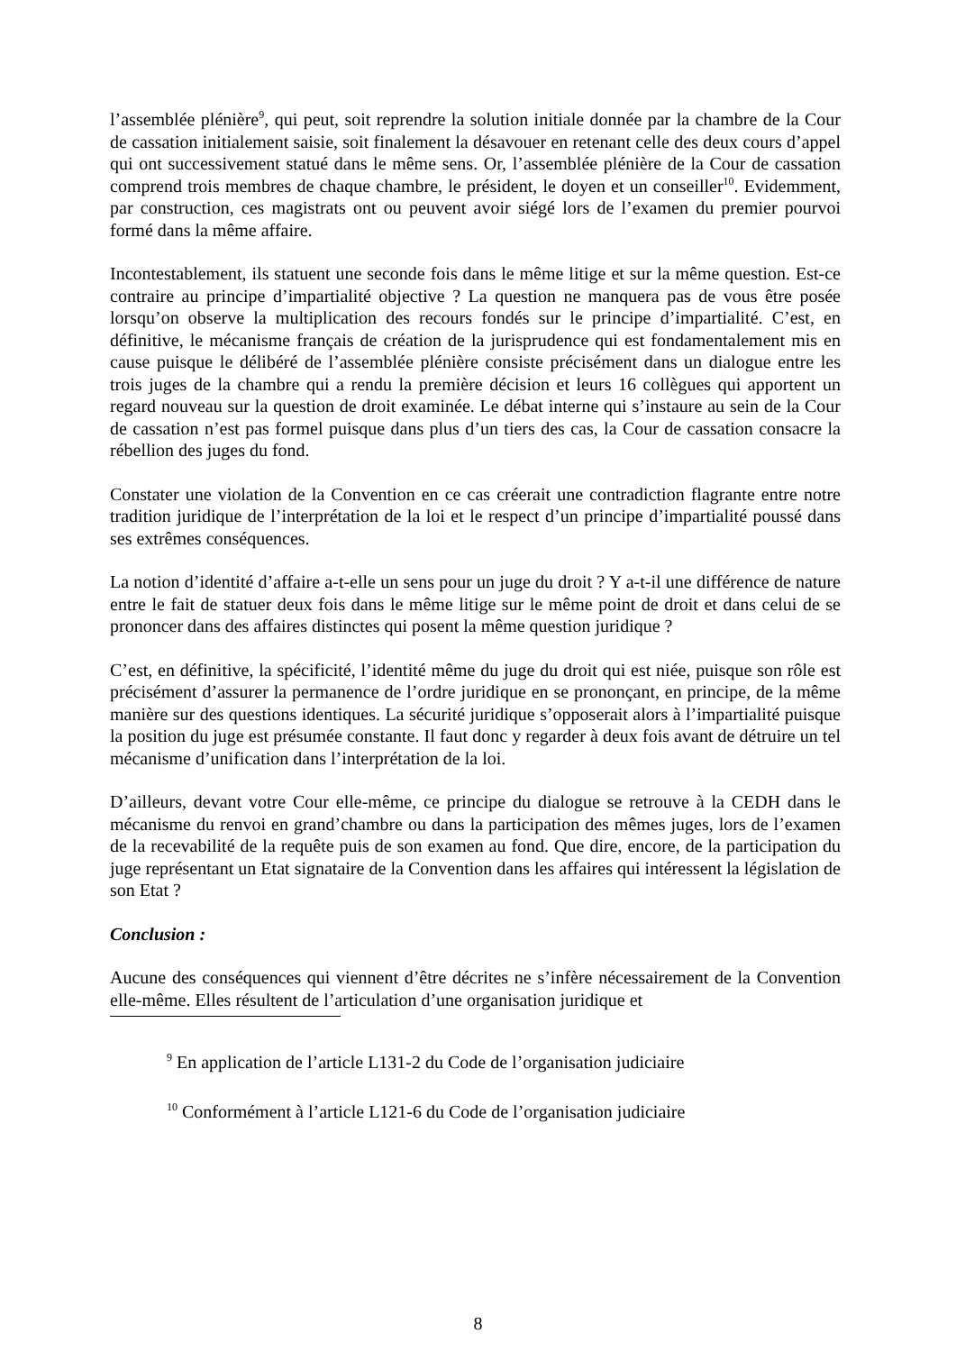l’assemblée plénière<sup>9</sup>, qui peut, soit reprendre la solution initiale donnée par la chambre de la Cour de cassation initialement saisie, soit finalement la désavouer en retenant celle des deux cours d’appel qui ont successivement statué dans le même sens. Or, l’assemblée plénière de la Cour de cassation comprend trois membres de chaque chambre, le président, le doyen et un conseiller<sup>10</sup>. Evidemment, par construction, ces magistrats ont ou peuvent avoir siégé lors de l’examen du premier pourvoi formé dans la même affaire.
Incontestablement, ils statuent une seconde fois dans le même litige et sur la même question. Est-ce contraire au principe d’impartialité objective ? La question ne manquera pas de vous être posée lorsqu’on observe la multiplication des recours fondés sur le principe d’impartialité. C’est, en définitive, le mécanisme français de création de la jurisprudence qui est fondamentalement mis en cause puisque le délibéré de l’assemblée plénière consiste précisément dans un dialogue entre les trois juges de la chambre qui a rendu la première décision et leurs 16 collègues qui apportent un regard nouveau sur la question de droit examinée. Le débat interne qui s’instaure au sein de la Cour de cassation n’est pas formel puisque dans plus d’un tiers des cas, la Cour de cassation consacre la rébellion des juges du fond.
Constater une violation de la Convention en ce cas créerait une contradiction flagrante entre notre tradition juridique de l’interprétation de la loi et le respect d’un principe d’impartialité poussé dans ses extrêmes conséquences.
La notion d’identité d’affaire a-t-elle un sens pour un juge du droit ? Y a-t-il une différence de nature entre le fait de statuer deux fois dans le même litige sur le même point de droit et dans celui de se prononcer dans des affaires distinctes qui posent la même question juridique ?
C’est, en définitive, la spécificité, l’identité même du juge du droit qui est niée, puisque son rôle est précisément d’assurer la permanence de l’ordre juridique en se prononçant, en principe, de la même manière sur des questions identiques. La sécurité juridique s’opposerait alors à l’impartialité puisque la position du juge est présumée constante. Il faut donc y regarder à deux fois avant de détruire un tel mécanisme d’unification dans l’interprétation de la loi.
D’ailleurs, devant votre Cour elle-même, ce principe du dialogue se retrouve à la CEDH dans le mécanisme du renvoi en grand’chambre ou dans la participation des mêmes juges, lors de l’examen de la recevabilité de la requête puis de son examen au fond. Que dire, encore, de la participation du juge représentant un Etat signataire de la Convention dans les affaires qui intéressent la législation de son Etat ?
Conclusion :
Aucune des conséquences qui viennent d’être décrites ne s’infère nécessairement de la Convention elle-même. Elles résultent de l’articulation d’une organisation juridique et
<sup>9</sup> En application de l’article L131-2 du Code de l’organisation judiciaire
<sup>10</sup> Conformément à l’article L121-6 du Code de l’organisation judiciaire
8